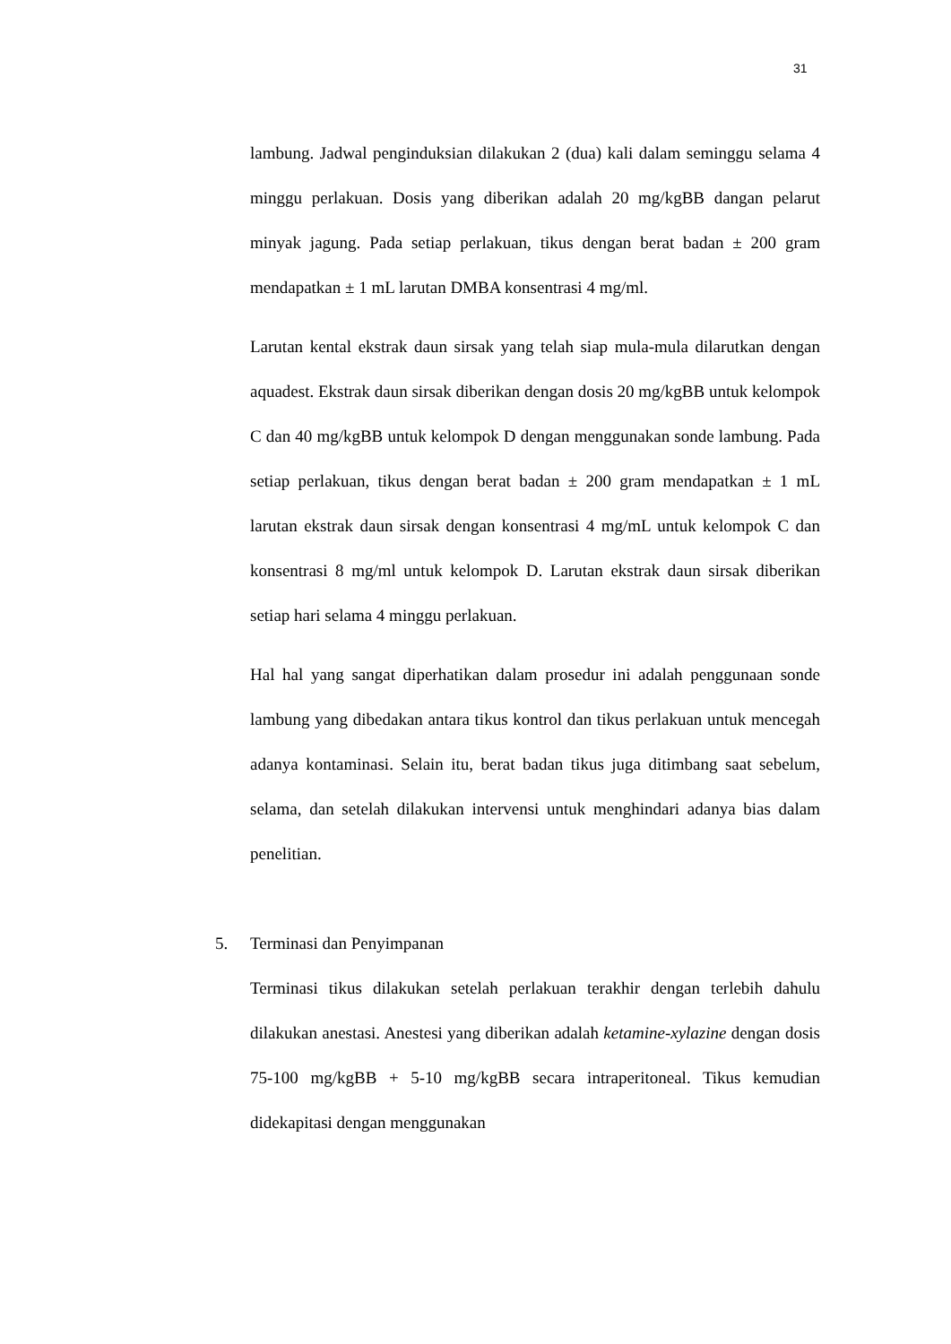31
lambung. Jadwal penginduksian dilakukan 2 (dua) kali dalam seminggu selama 4 minggu perlakuan. Dosis yang diberikan adalah 20 mg/kgBB dangan pelarut minyak jagung. Pada setiap perlakuan, tikus dengan berat badan ± 200 gram mendapatkan ± 1 mL larutan DMBA konsentrasi 4 mg/ml.
Larutan kental ekstrak daun sirsak yang telah siap mula-mula dilarutkan dengan aquadest. Ekstrak daun sirsak diberikan dengan dosis 20 mg/kgBB untuk kelompok C dan 40 mg/kgBB untuk kelompok D dengan menggunakan sonde lambung. Pada setiap perlakuan, tikus dengan berat badan ± 200 gram mendapatkan ± 1 mL larutan ekstrak daun sirsak dengan konsentrasi 4 mg/mL untuk kelompok C dan konsentrasi 8 mg/ml untuk kelompok D. Larutan ekstrak daun sirsak diberikan setiap hari selama 4 minggu perlakuan.
Hal hal yang sangat diperhatikan dalam prosedur ini adalah penggunaan sonde lambung yang dibedakan antara tikus kontrol dan tikus perlakuan untuk mencegah adanya kontaminasi. Selain itu, berat badan tikus juga ditimbang saat sebelum, selama, dan setelah dilakukan intervensi untuk menghindari adanya bias dalam penelitian.
5. Terminasi dan Penyimpanan
Terminasi tikus dilakukan setelah perlakuan terakhir dengan terlebih dahulu dilakukan anestasi. Anestesi yang diberikan adalah ketamine-xylazine dengan dosis 75-100 mg/kgBB + 5-10 mg/kgBB secara intraperitoneal. Tikus kemudian didekapitasi dengan menggunakan